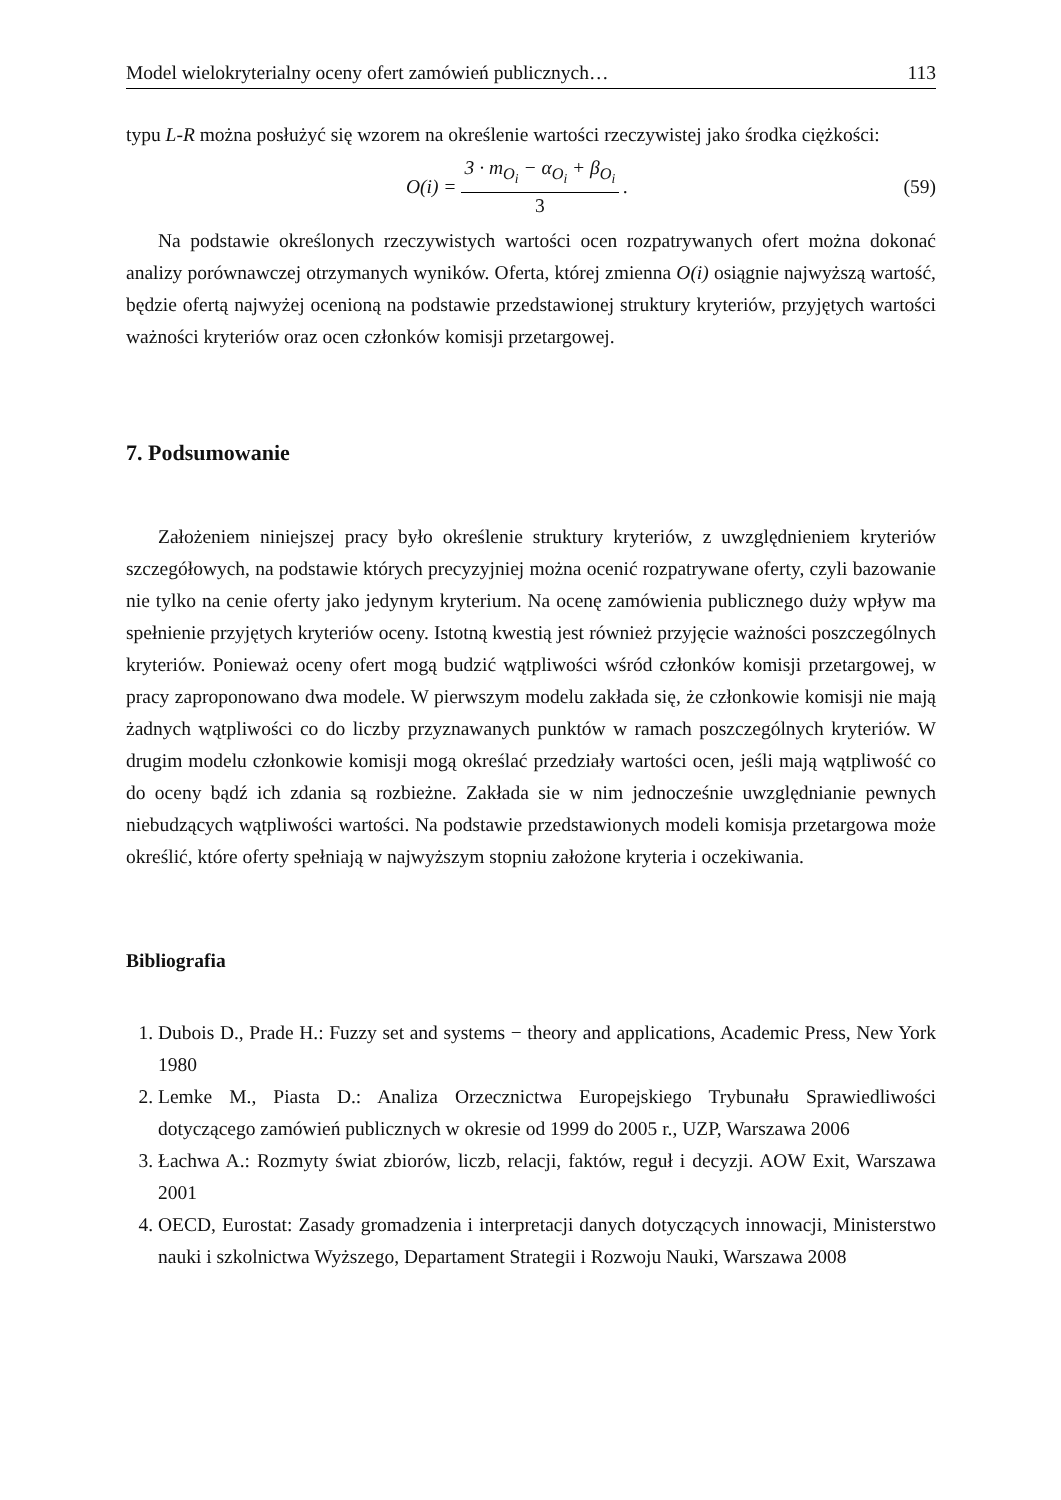Model wielokryterialny oceny ofert zamówień publicznych… 113
typu L-R można posłużyć się wzorem na określenie wartości rzeczywistej jako środka ciężkości:
O(i) = 3 · m<sub>O<sub>i</sub></sub> − α<sub>O<sub>i</sub></sub> + β<sub>O<sub>i</sub></sub> 3. (59)
Na podstawie określonych rzeczywistych wartości ocen rozpatrywanych ofert można dokonać analizy porównawczej otrzymanych wyników. Oferta, której zmienna O(i) osiągnie najwyższą wartość, będzie ofertą najwyżej ocenioną na podstawie przedstawionej struktury kryteriów, przyjętych wartości ważności kryteriów oraz ocen członków komisji przetargowej.
7. Podsumowanie
Założeniem niniejszej pracy było określenie struktury kryteriów, z uwzględnieniem kryteriów szczegółowych, na podstawie których precyzyjniej można ocenić rozpatrywane oferty, czyli bazowanie nie tylko na cenie oferty jako jedynym kryterium. Na ocenę zamówienia publicznego duży wpływ ma spełnienie przyjętych kryteriów oceny. Istotną kwestią jest również przyjęcie ważności poszczególnych kryteriów. Ponieważ oceny ofert mogą budzić wątpliwości wśród członków komisji przetargowej, w pracy zaproponowano dwa modele. W pierwszym modelu zakłada się, że członkowie komisji nie mają żadnych wątpliwości co do liczby przyznawanych punktów w ramach poszczególnych kryteriów. W drugim modelu członkowie komisji mogą określać przedziały wartości ocen, jeśli mają wątpliwość co do oceny bądź ich zdania są rozbieżne. Zakłada sie w nim jednocześnie uwzględnianie pewnych niebudzących wątpliwości wartości. Na podstawie przedstawionych modeli komisja przetargowa może określić, które oferty spełniają w najwyższym stopniu założone kryteria i oczekiwania.
Bibliografia
1. Dubois D., Prade H.: Fuzzy set and systems − theory and applications, Academic Press, New York 1980
2. Lemke M., Piasta D.: Analiza Orzecznictwa Europejskiego Trybunału Sprawiedliwości dotyczącego zamówień publicznych w okresie od 1999 do 2005 r., UZP, Warszawa 2006
3. Łachwa A.: Rozmyty świat zbiorów, liczb, relacji, faktów, reguł i decyzji. AOW Exit, Warszawa 2001
4. OECD, Eurostat: Zasady gromadzenia i interpretacji danych dotyczących innowacji, Ministerstwo nauki i szkolnictwa Wyższego, Departament Strategii i Rozwoju Nauki, Warszawa 2008